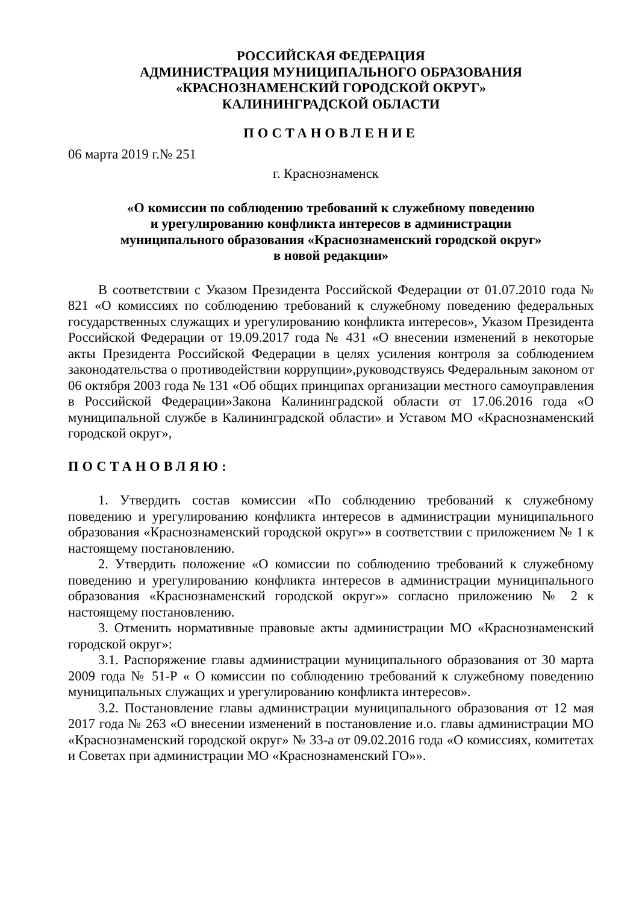РОССИЙСКАЯ ФЕДЕРАЦИЯ
АДМИНИСТРАЦИЯ МУНИЦИПАЛЬНОГО ОБРАЗОВАНИЯ
«КРАСНОЗНАМЕНСКИЙ ГОРОДСКОЙ ОКРУГ»
КАЛИНИНГРАДСКОЙ ОБЛАСТИ
ПОСТАНОВЛЕНИЕ
06 марта 2019 г.№ 251
г. Краснознаменск
«О комиссии по соблюдению требований к служебному поведению
и урегулированию конфликта интересов в администрации
муниципального образования «Краснознаменский городской округ»
в новой редакции»
В соответствии с Указом Президента Российской Федерации от 01.07.2010 года № 821 «О комиссиях по соблюдению требований к служебному поведению федеральных государственных служащих и урегулированию конфликта интересов», Указом Президента Российской Федерации от 19.09.2017 года № 431 «О внесении изменений в некоторые акты Президента Российской Федерации в целях усиления контроля за соблюдением законодательства о противодействии коррупции»,руководствуясь Федеральным законом от 06 октября 2003 года № 131 «Об общих принципах организации местного самоуправления в Российской Федерации»Закона Калининградской области от 17.06.2016 года «О муниципальной службе в Калининградской области» и Уставом МО «Краснознаменский городской округ»,
ПОСТАНОВЛЯЮ:
1. Утвердить состав комиссии «По соблюдению требований к служебному поведению и урегулированию конфликта интересов в администрации муниципального образования «Краснознаменский городской округ»» в соответствии с приложением № 1 к настоящему постановлению.
2. Утвердить положение «О комиссии по соблюдению требований к служебному поведению и урегулированию конфликта интересов в администрации муниципального образования «Краснознаменский городской округ»» согласно приложению № 2 к настоящему постановлению.
3. Отменить нормативные правовые акты администрации МО «Краснознаменский городской округ»:
3.1. Распоряжение главы администрации муниципального образования от 30 марта 2009 года № 51-Р « О комиссии по соблюдению требований к служебному поведению муниципальных служащих и урегулированию конфликта интересов».
3.2. Постановление главы администрации муниципального образования от 12 мая 2017 года № 263 «О внесении изменений в постановление и.о. главы администрации МО «Краснознаменский городской округ» № 33-а от 09.02.2016 года «О комиссиях, комитетах и Советах при администрации МО «Краснознаменский ГО»».